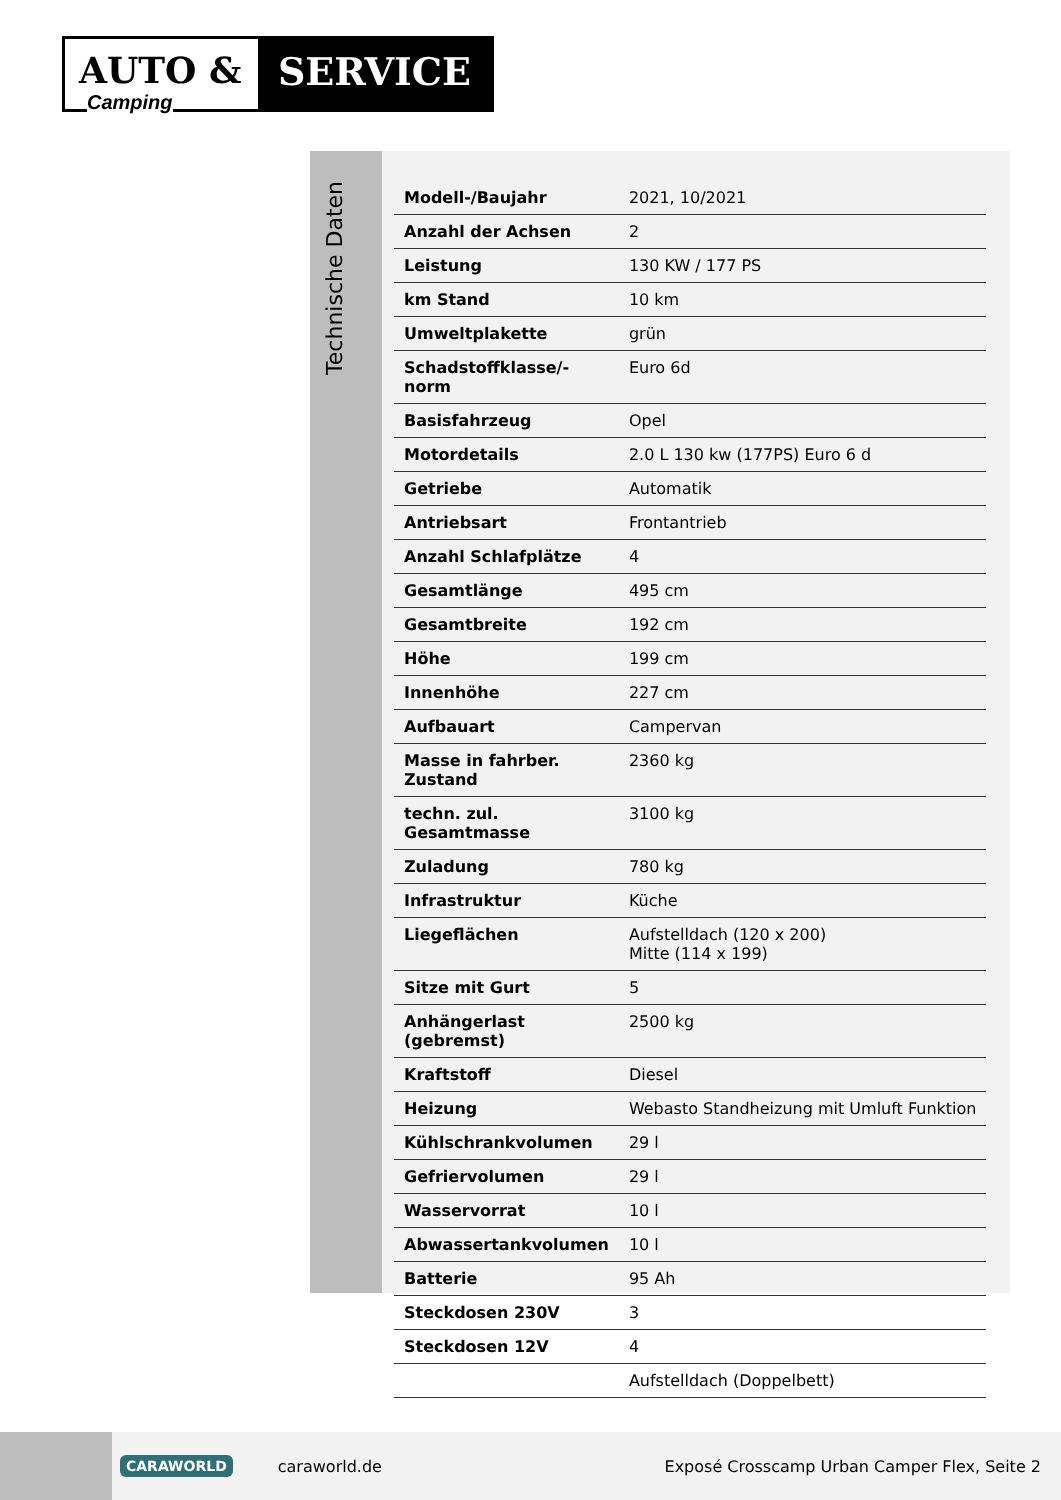AUTO & SERVICE
Camping
Technische Daten
| Modell-/Baujahr | 2021, 10/2021 |
| Anzahl der Achsen | 2 |
| Leistung | 130 KW / 177 PS |
| km Stand | 10 km |
| Umweltplakette | grün |
| Schadstoffklasse/-norm | Euro 6d |
| Basisfahrzeug | Opel |
| Motordetails | 2.0 L 130 kw (177PS) Euro 6 d |
| Getriebe | Automatik |
| Antriebsart | Frontantrieb |
| Anzahl Schlafplätze | 4 |
| Gesamtlänge | 495 cm |
| Gesamtbreite | 192 cm |
| Höhe | 199 cm |
| Innenhöhe | 227 cm |
| Aufbauart | Campervan |
| Masse in fahrber. Zustand | 2360 kg |
| techn. zul. Gesamtmasse | 3100 kg |
| Zuladung | 780 kg |
| Infrastruktur | Küche |
| Liegeflächen | Aufstelldach (120 x 200) Mitte (114 x 199) |
| Sitze mit Gurt | 5 |
| Anhängerlast (gebremst) | 2500 kg |
| Kraftstoff | Diesel |
| Heizung | Webasto Standheizung mit Umluft Funktion |
| Kühlschrankvolumen | 29 l |
| Gefriervolumen | 29 l |
| Wasservorrat | 10 l |
| Abwassertankvolumen | 10 l |
| Batterie | 95 Ah |
| Steckdosen 230V | 3 |
| Steckdosen 12V | 4 |
| | Aufstelldach (Doppelbett) |
CARAWORLD caraworld.de Exposé Crosscamp Urban Camper Flex, Seite 2